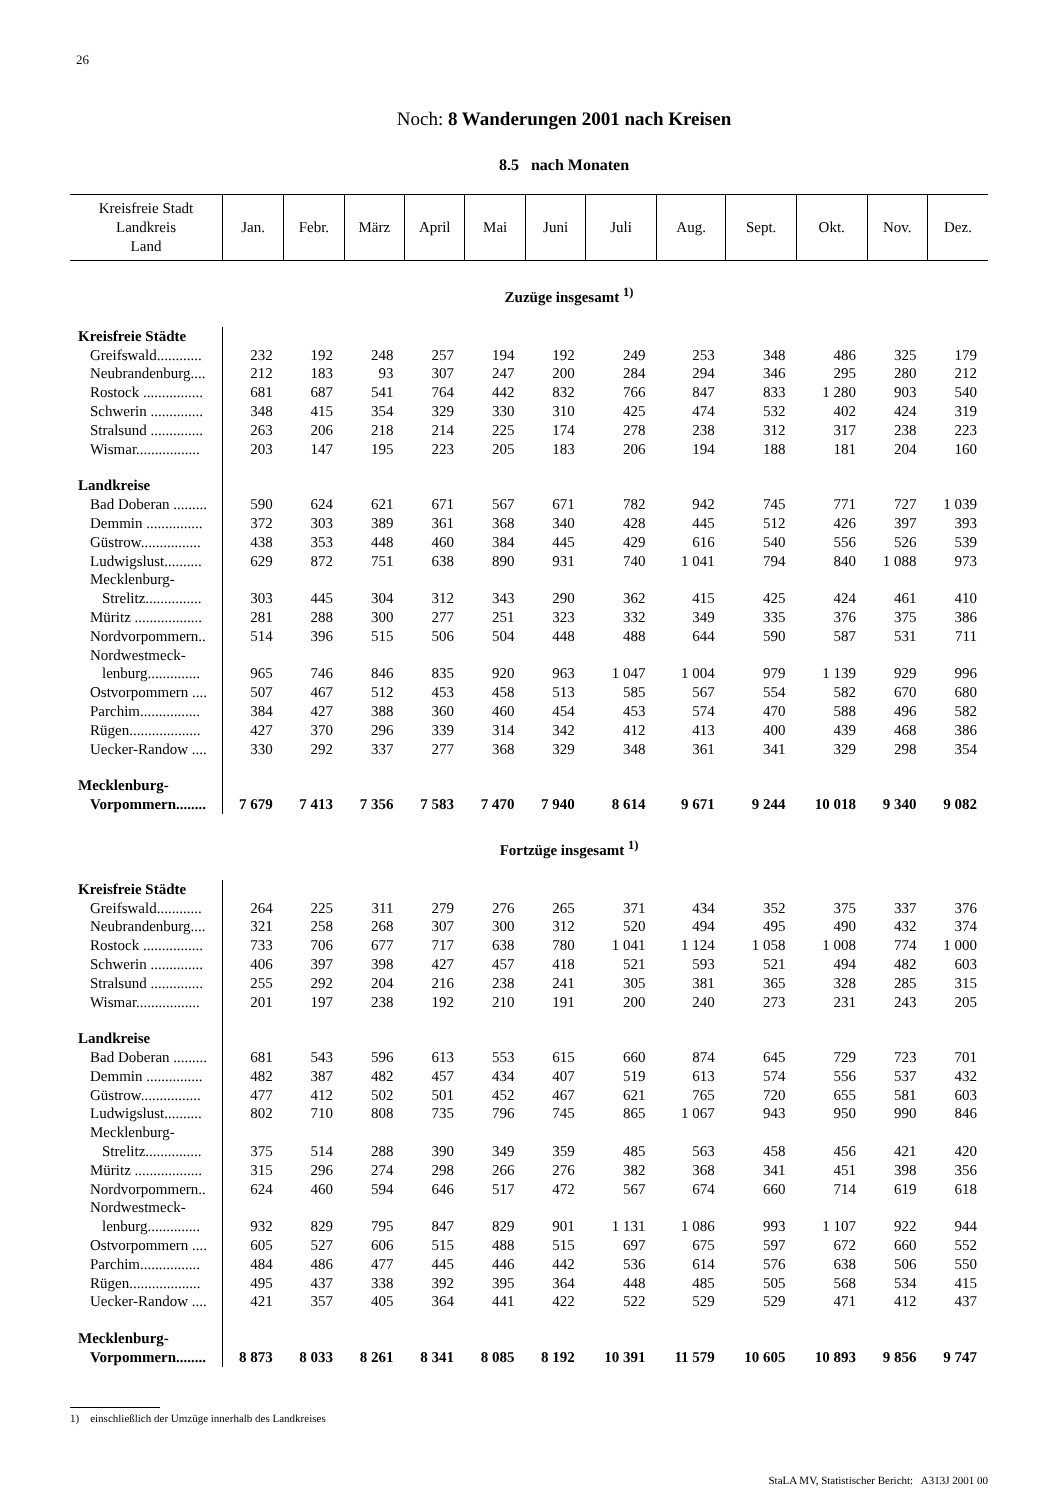26
Noch: 8 Wanderungen 2001 nach Kreisen
8.5 nach Monaten
| Kreisfreie Stadt Landkreis Land | Jan. | Febr. | März | April | Mai | Juni | Juli | Aug. | Sept. | Okt. | Nov. | Dez. |
| --- | --- | --- | --- | --- | --- | --- | --- | --- | --- | --- | --- | --- |
| Zuzüge insgesamt <sup>1)</sup> | | | | | | | | | | | | |
| Kreisfreie Städte | | | | | | | | | | | | |
| Greifswald............ | 232 | 192 | 248 | 257 | 194 | 192 | 249 | 253 | 348 | 486 | 325 | 179 |
| Neubrandenburg.... | 212 | 183 | 93 | 307 | 247 | 200 | 284 | 294 | 346 | 295 | 280 | 212 |
| Rostock ................ | 681 | 687 | 541 | 764 | 442 | 832 | 766 | 847 | 833 | 1 280 | 903 | 540 |
| Schwerin .............. | 348 | 415 | 354 | 329 | 330 | 310 | 425 | 474 | 532 | 402 | 424 | 319 |
| Stralsund .............. | 263 | 206 | 218 | 214 | 225 | 174 | 278 | 238 | 312 | 317 | 238 | 223 |
| Wismar................. | 203 | 147 | 195 | 223 | 205 | 183 | 206 | 194 | 188 | 181 | 204 | 160 |
| Landkreise | | | | | | | | | | | | |
| Bad Doberan ......... | 590 | 624 | 621 | 671 | 567 | 671 | 782 | 942 | 745 | 771 | 727 | 1 039 |
| Demmin ............... | 372 | 303 | 389 | 361 | 368 | 340 | 428 | 445 | 512 | 426 | 397 | 393 |
| Güstrow................ | 438 | 353 | 448 | 460 | 384 | 445 | 429 | 616 | 540 | 556 | 526 | 539 |
| Ludwigslust.......... | 629 | 872 | 751 | 638 | 890 | 931 | 740 | 1 041 | 794 | 840 | 1 088 | 973 |
| Mecklenburg- | | | | | | | | | | | | |
| Strelitz............... | 303 | 445 | 304 | 312 | 343 | 290 | 362 | 415 | 425 | 424 | 461 | 410 |
| Müritz .................. | 281 | 288 | 300 | 277 | 251 | 323 | 332 | 349 | 335 | 376 | 375 | 386 |
| Nordvorpommern.. | 514 | 396 | 515 | 506 | 504 | 448 | 488 | 644 | 590 | 587 | 531 | 711 |
| Nordwestmeck- | | | | | | | | | | | | |
| lenburg.............. | 965 | 746 | 846 | 835 | 920 | 963 | 1 047 | 1 004 | 979 | 1 139 | 929 | 996 |
| Ostvorpommern .... | 507 | 467 | 512 | 453 | 458 | 513 | 585 | 567 | 554 | 582 | 670 | 680 |
| Parchim................ | 384 | 427 | 388 | 360 | 460 | 454 | 453 | 574 | 470 | 588 | 496 | 582 |
| Rügen................... | 427 | 370 | 296 | 339 | 314 | 342 | 412 | 413 | 400 | 439 | 468 | 386 |
| Uecker-Randow .... | 330 | 292 | 337 | 277 | 368 | 329 | 348 | 361 | 341 | 329 | 298 | 354 |
| Mecklenburg- | | | | | | | | | | | | |
| Vorpommern........ | 7 679 | 7 413 | 7 356 | 7 583 | 7 470 | 7 940 | 8 614 | 9 671 | 9 244 | 10 018 | 9 340 | 9 082 |
| Fortzüge insgesamt <sup>1)</sup> | | | | | | | | | | | | |
| Kreisfreie Städte | | | | | | | | | | | | |
| Greifswald............ | 264 | 225 | 311 | 279 | 276 | 265 | 371 | 434 | 352 | 375 | 337 | 376 |
| Neubrandenburg.... | 321 | 258 | 268 | 307 | 300 | 312 | 520 | 494 | 495 | 490 | 432 | 374 |
| Rostock ................ | 733 | 706 | 677 | 717 | 638 | 780 | 1 041 | 1 124 | 1 058 | 1 008 | 774 | 1 000 |
| Schwerin .............. | 406 | 397 | 398 | 427 | 457 | 418 | 521 | 593 | 521 | 494 | 482 | 603 |
| Stralsund .............. | 255 | 292 | 204 | 216 | 238 | 241 | 305 | 381 | 365 | 328 | 285 | 315 |
| Wismar................. | 201 | 197 | 238 | 192 | 210 | 191 | 200 | 240 | 273 | 231 | 243 | 205 |
| Landkreise | | | | | | | | | | | | |
| Bad Doberan ......... | 681 | 543 | 596 | 613 | 553 | 615 | 660 | 874 | 645 | 729 | 723 | 701 |
| Demmin ............... | 482 | 387 | 482 | 457 | 434 | 407 | 519 | 613 | 574 | 556 | 537 | 432 |
| Güstrow................ | 477 | 412 | 502 | 501 | 452 | 467 | 621 | 765 | 720 | 655 | 581 | 603 |
| Ludwigslust.......... | 802 | 710 | 808 | 735 | 796 | 745 | 865 | 1 067 | 943 | 950 | 990 | 846 |
| Mecklenburg- | | | | | | | | | | | | |
| Strelitz............... | 375 | 514 | 288 | 390 | 349 | 359 | 485 | 563 | 458 | 456 | 421 | 420 |
| Müritz .................. | 315 | 296 | 274 | 298 | 266 | 276 | 382 | 368 | 341 | 451 | 398 | 356 |
| Nordvorpommern.. | 624 | 460 | 594 | 646 | 517 | 472 | 567 | 674 | 660 | 714 | 619 | 618 |
| Nordwestmeck- | | | | | | | | | | | | |
| lenburg.............. | 932 | 829 | 795 | 847 | 829 | 901 | 1 131 | 1 086 | 993 | 1 107 | 922 | 944 |
| Ostvorpommern .... | 605 | 527 | 606 | 515 | 488 | 515 | 697 | 675 | 597 | 672 | 660 | 552 |
| Parchim................ | 484 | 486 | 477 | 445 | 446 | 442 | 536 | 614 | 576 | 638 | 506 | 550 |
| Rügen................... | 495 | 437 | 338 | 392 | 395 | 364 | 448 | 485 | 505 | 568 | 534 | 415 |
| Uecker-Randow .... | 421 | 357 | 405 | 364 | 441 | 422 | 522 | 529 | 529 | 471 | 412 | 437 |
| Mecklenburg- | | | | | | | | | | | | |
| Vorpommern........ | 8 873 | 8 033 | 8 261 | 8 341 | 8 085 | 8 192 | 10 391 | 11 579 | 10 605 | 10 893 | 9 856 | 9 747 |
1) einschließlich der Umzüge innerhalb des Landkreises
StaLA MV, Statistischer Bericht: A313J 2001 00